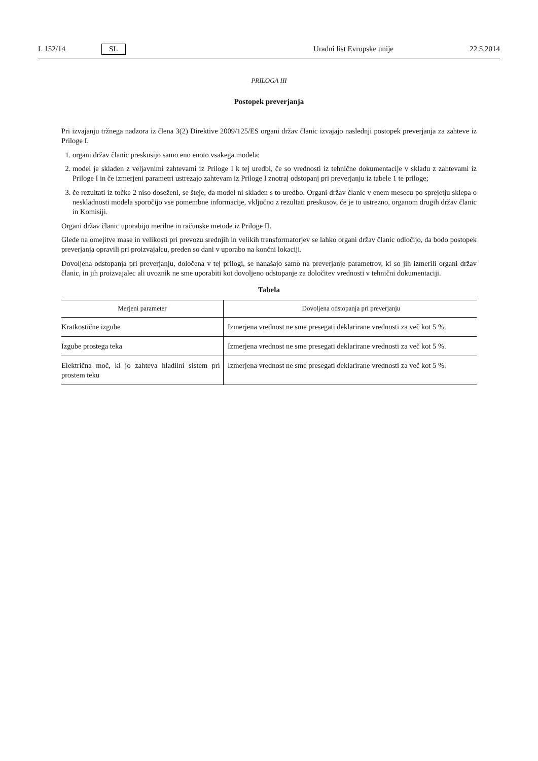L 152/14 SL Uradni list Evropske unije 22.5.2014
PRILOGA III
Postopek preverjanja
Pri izvajanju tržnega nadzora iz člena 3(2) Direktive 2009/125/ES organi držav članic izvajajo naslednji postopek preverjanja za zahteve iz Priloge I.
1. organi držav članic preskusijo samo eno enoto vsakega modela;
2. model je skladen z veljavnimi zahtevami iz Priloge I k tej uredbi, če so vrednosti iz tehnične dokumentacije v skladu z zahtevami iz Priloge I in če izmerjeni parametri ustrezajo zahtevam iz Priloge I znotraj odstopanj pri preverjanju iz tabele 1 te priloge;
3. če rezultati iz točke 2 niso doseženi, se šteje, da model ni skladen s to uredbo. Organi držav članic v enem mesecu po sprejetju sklepa o neskladnosti modela sporočijo vse pomembne informacije, vključno z rezultati preskusov, če je to ustrezno, organom drugih držav članic in Komisiji.
Organi držav članic uporabijo merilne in računske metode iz Priloge II.
Glede na omejitve mase in velikosti pri prevozu srednjih in velikih transformatorjev se lahko organi držav članic odločijo, da bodo postopek preverjanja opravili pri proizvajalcu, preden so dani v uporabo na končni lokaciji.
Dovoljena odstopanja pri preverjanju, določena v tej prilogi, se nanašajo samo na preverjanje parametrov, ki so jih izmerili organi držav članic, in jih proizvajalec ali uvoznik ne sme uporabiti kot dovoljeno odstopanje za določitev vrednosti v tehnični dokumentaciji.
Tabela
| Merjeni parameter | Dovoljena odstopanja pri preverjanju |
| --- | --- |
| Kratkostične izgube | Izmerjena vrednost ne sme presegati deklarirane vrednosti za več kot 5 %. |
| Izgube prostega teka | Izmerjena vrednost ne sme presegati deklarirane vrednosti za več kot 5 %. |
| Električna moč, ki jo zahteva hladilni sistem pri prostem teku | Izmerjena vrednost ne sme presegati deklarirane vrednosti za več kot 5 %. |